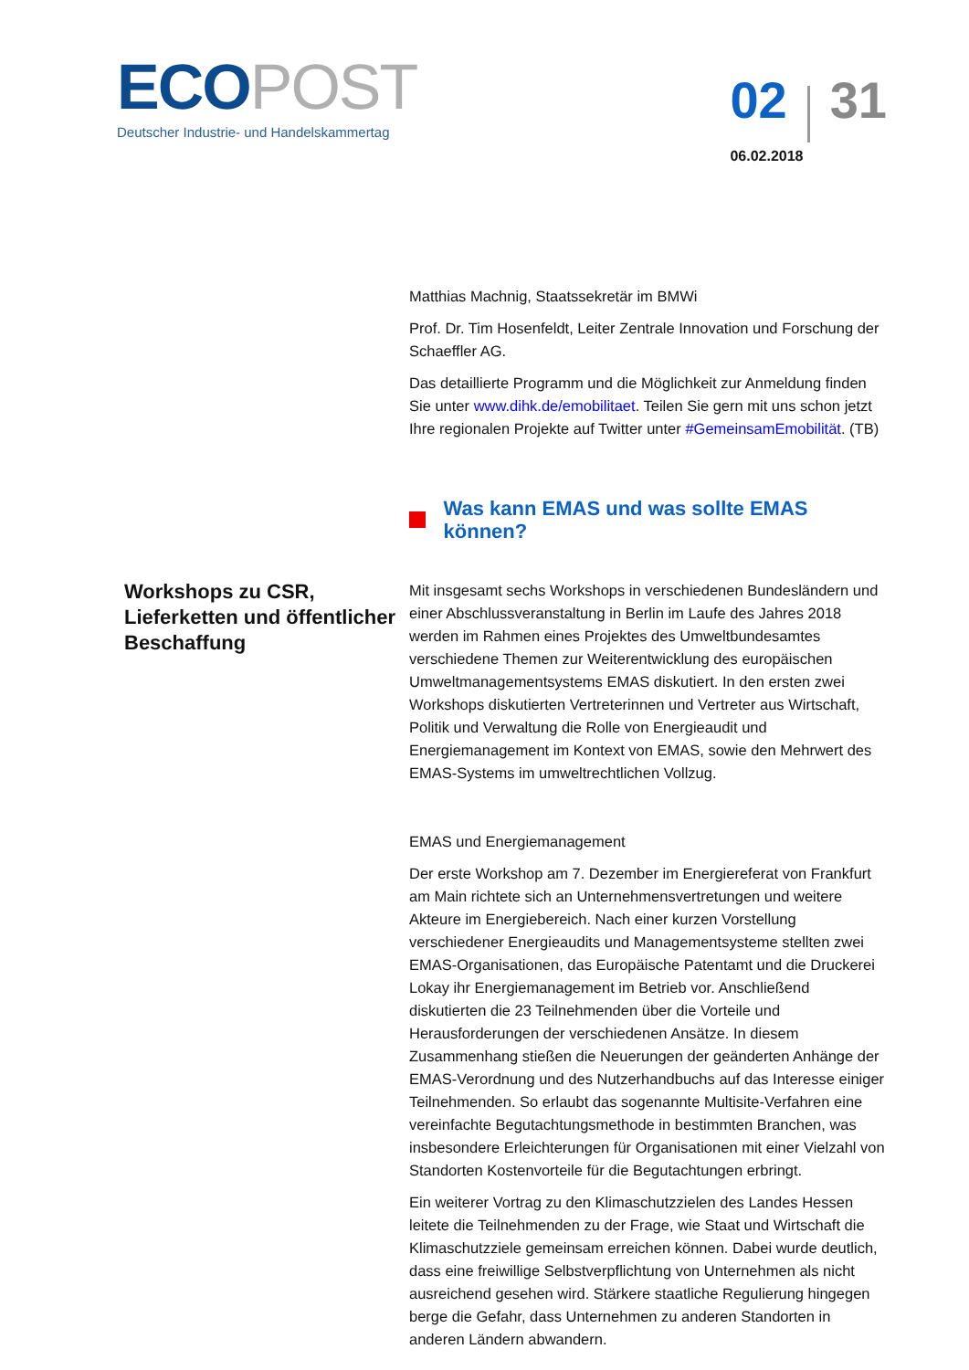ECO POST
Deutscher Industrie- und Handelskammertag
02 31
06.02.2018
Matthias Machnig, Staatssekretär im BMWi
Prof. Dr. Tim Hosenfeldt, Leiter Zentrale Innovation und Forschung der Schaeffler AG.
Das detaillierte Programm und die Möglichkeit zur Anmeldung finden Sie unter www.dihk.de/emobilitaet. Teilen Sie gern mit uns schon jetzt Ihre regionalen Projekte auf Twitter unter #GemeinsamEmobilität. (TB)
Was kann EMAS und was sollte EMAS können?
Workshops zu CSR, Lieferketten und öffentlicher Beschaffung
Mit insgesamt sechs Workshops in verschiedenen Bundesländern und einer Abschlussveranstaltung in Berlin im Laufe des Jahres 2018 werden im Rahmen eines Projektes des Umweltbundesamtes verschiedene Themen zur Weiterentwicklung des europäischen Umweltmanagementsystems EMAS diskutiert. In den ersten zwei Workshops diskutierten Vertreterinnen und Vertreter aus Wirtschaft, Politik und Verwaltung die Rolle von Energieaudit und Energiemanagement im Kontext von EMAS, sowie den Mehrwert des EMAS-Systems im umweltrechtlichen Vollzug.
EMAS und Energiemanagement
Der erste Workshop am 7. Dezember im Energiereferat von Frankfurt am Main richtete sich an Unternehmensvertretungen und weitere Akteure im Energiebereich. Nach einer kurzen Vorstellung verschiedener Energieaudits und Managementsysteme stellten zwei EMAS-Organisationen, das Europäische Patentamt und die Druckerei Lokay ihr Energiemanagement im Betrieb vor. Anschließend diskutierten die 23 Teilnehmenden über die Vorteile und Herausforderungen der verschiedenen Ansätze. In diesem Zusammenhang stießen die Neuerungen der geänderten Anhänge der EMAS-Verordnung und des Nutzerhandbuchs auf das Interesse einiger Teilnehmenden. So erlaubt das sogenannte Multisite-Verfahren eine vereinfachte Begutachtungsmethode in bestimmten Branchen, was insbesondere Erleichterungen für Organisationen mit einer Vielzahl von Standorten Kostenvorteile für die Begutachtungen erbringt.
Ein weiterer Vortrag zu den Klimaschutzzielen des Landes Hessen leitete die Teilnehmenden zu der Frage, wie Staat und Wirtschaft die Klimaschutzziele gemeinsam erreichen können. Dabei wurde deutlich, dass eine freiwillige Selbstverpflichtung von Unternehmen als nicht ausreichend gesehen wird. Stärkere staatliche Regulierung hingegen berge die Gefahr, dass Unternehmen zu anderen Standorten in anderen Ländern abwandern.